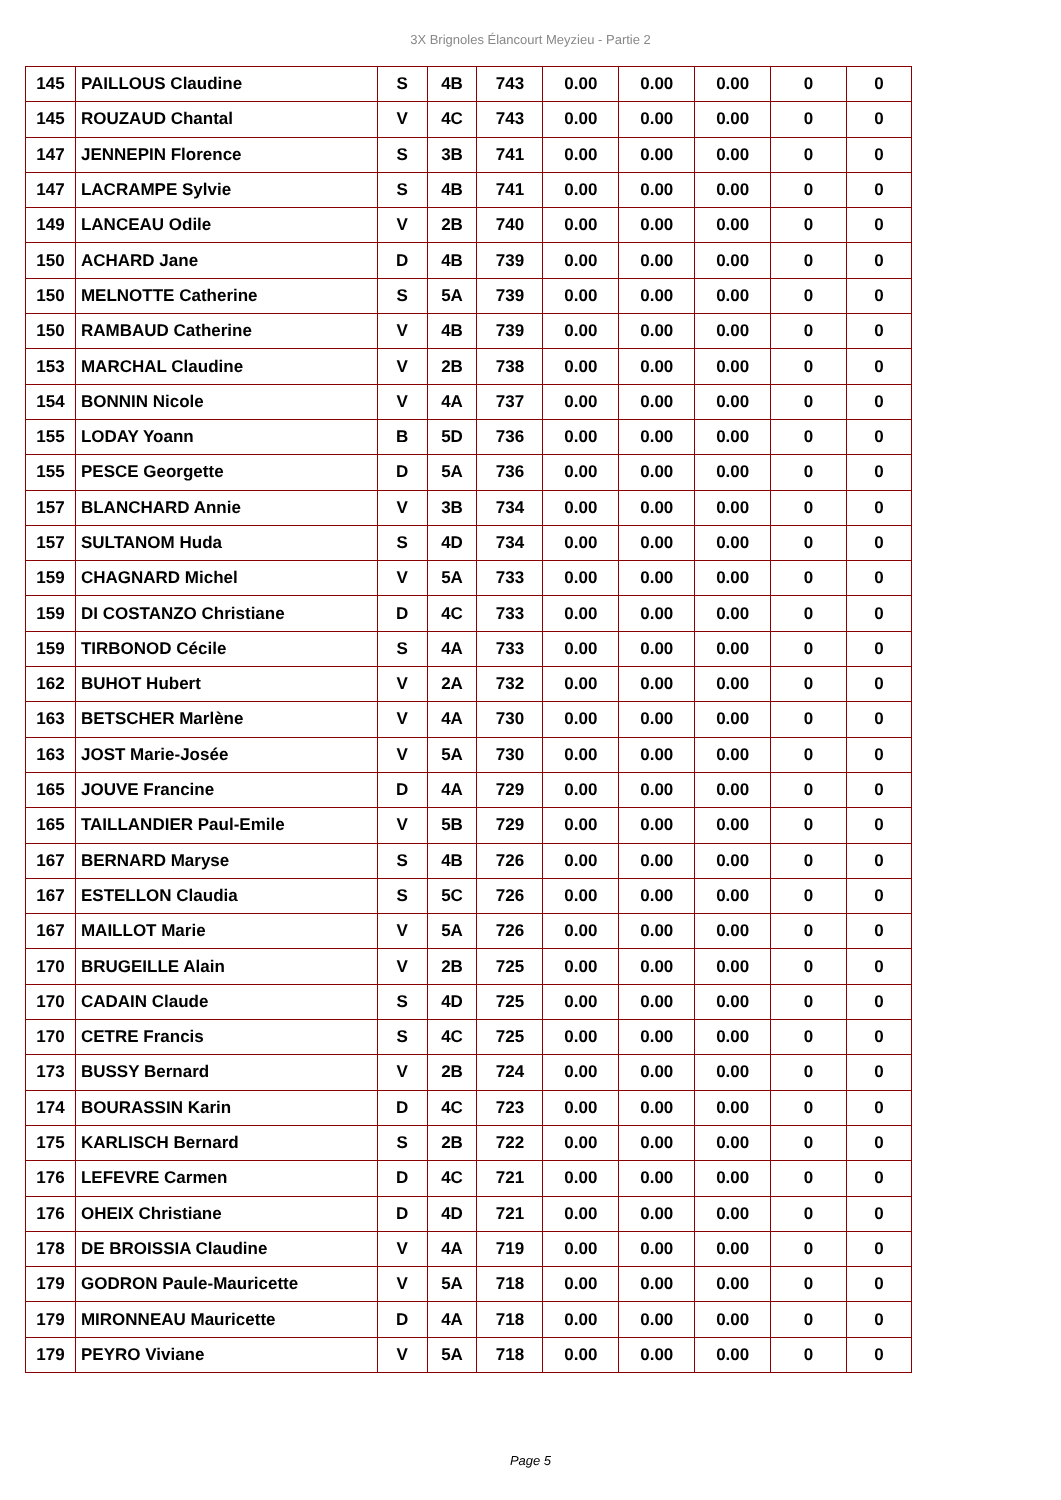3X Brignoles Élancourt Meyzieu - Partie 2
| 145 | PAILLOUS Claudine | S | 4B | 743 | 0.00 | 0.00 | 0.00 | 0 | 0 |
| 145 | ROUZAUD Chantal | V | 4C | 743 | 0.00 | 0.00 | 0.00 | 0 | 0 |
| 147 | JENNEPIN Florence | S | 3B | 741 | 0.00 | 0.00 | 0.00 | 0 | 0 |
| 147 | LACRAMPE Sylvie | S | 4B | 741 | 0.00 | 0.00 | 0.00 | 0 | 0 |
| 149 | LANCEAU Odile | V | 2B | 740 | 0.00 | 0.00 | 0.00 | 0 | 0 |
| 150 | ACHARD Jane | D | 4B | 739 | 0.00 | 0.00 | 0.00 | 0 | 0 |
| 150 | MELNOTTE Catherine | S | 5A | 739 | 0.00 | 0.00 | 0.00 | 0 | 0 |
| 150 | RAMBAUD Catherine | V | 4B | 739 | 0.00 | 0.00 | 0.00 | 0 | 0 |
| 153 | MARCHAL Claudine | V | 2B | 738 | 0.00 | 0.00 | 0.00 | 0 | 0 |
| 154 | BONNIN Nicole | V | 4A | 737 | 0.00 | 0.00 | 0.00 | 0 | 0 |
| 155 | LODAY Yoann | B | 5D | 736 | 0.00 | 0.00 | 0.00 | 0 | 0 |
| 155 | PESCE Georgette | D | 5A | 736 | 0.00 | 0.00 | 0.00 | 0 | 0 |
| 157 | BLANCHARD Annie | V | 3B | 734 | 0.00 | 0.00 | 0.00 | 0 | 0 |
| 157 | SULTANOM Huda | S | 4D | 734 | 0.00 | 0.00 | 0.00 | 0 | 0 |
| 159 | CHAGNARD Michel | V | 5A | 733 | 0.00 | 0.00 | 0.00 | 0 | 0 |
| 159 | DI COSTANZO Christiane | D | 4C | 733 | 0.00 | 0.00 | 0.00 | 0 | 0 |
| 159 | TIRBONOD Cécile | S | 4A | 733 | 0.00 | 0.00 | 0.00 | 0 | 0 |
| 162 | BUHOT Hubert | V | 2A | 732 | 0.00 | 0.00 | 0.00 | 0 | 0 |
| 163 | BETSCHER Marlène | V | 4A | 730 | 0.00 | 0.00 | 0.00 | 0 | 0 |
| 163 | JOST Marie-Josée | V | 5A | 730 | 0.00 | 0.00 | 0.00 | 0 | 0 |
| 165 | JOUVE Francine | D | 4A | 729 | 0.00 | 0.00 | 0.00 | 0 | 0 |
| 165 | TAILLANDIER Paul-Emile | V | 5B | 729 | 0.00 | 0.00 | 0.00 | 0 | 0 |
| 167 | BERNARD Maryse | S | 4B | 726 | 0.00 | 0.00 | 0.00 | 0 | 0 |
| 167 | ESTELLON Claudia | S | 5C | 726 | 0.00 | 0.00 | 0.00 | 0 | 0 |
| 167 | MAILLOT Marie | V | 5A | 726 | 0.00 | 0.00 | 0.00 | 0 | 0 |
| 170 | BRUGEILLE Alain | V | 2B | 725 | 0.00 | 0.00 | 0.00 | 0 | 0 |
| 170 | CADAIN Claude | S | 4D | 725 | 0.00 | 0.00 | 0.00 | 0 | 0 |
| 170 | CETRE Francis | S | 4C | 725 | 0.00 | 0.00 | 0.00 | 0 | 0 |
| 173 | BUSSY Bernard | V | 2B | 724 | 0.00 | 0.00 | 0.00 | 0 | 0 |
| 174 | BOURASSIN Karin | D | 4C | 723 | 0.00 | 0.00 | 0.00 | 0 | 0 |
| 175 | KARLISCH Bernard | S | 2B | 722 | 0.00 | 0.00 | 0.00 | 0 | 0 |
| 176 | LEFEVRE Carmen | D | 4C | 721 | 0.00 | 0.00 | 0.00 | 0 | 0 |
| 176 | OHEIX Christiane | D | 4D | 721 | 0.00 | 0.00 | 0.00 | 0 | 0 |
| 178 | DE BROISSIA Claudine | V | 4A | 719 | 0.00 | 0.00 | 0.00 | 0 | 0 |
| 179 | GODRON Paule-Mauricette | V | 5A | 718 | 0.00 | 0.00 | 0.00 | 0 | 0 |
| 179 | MIRONNEAU Mauricette | D | 4A | 718 | 0.00 | 0.00 | 0.00 | 0 | 0 |
| 179 | PEYRO Viviane | V | 5A | 718 | 0.00 | 0.00 | 0.00 | 0 | 0 |
Page 5